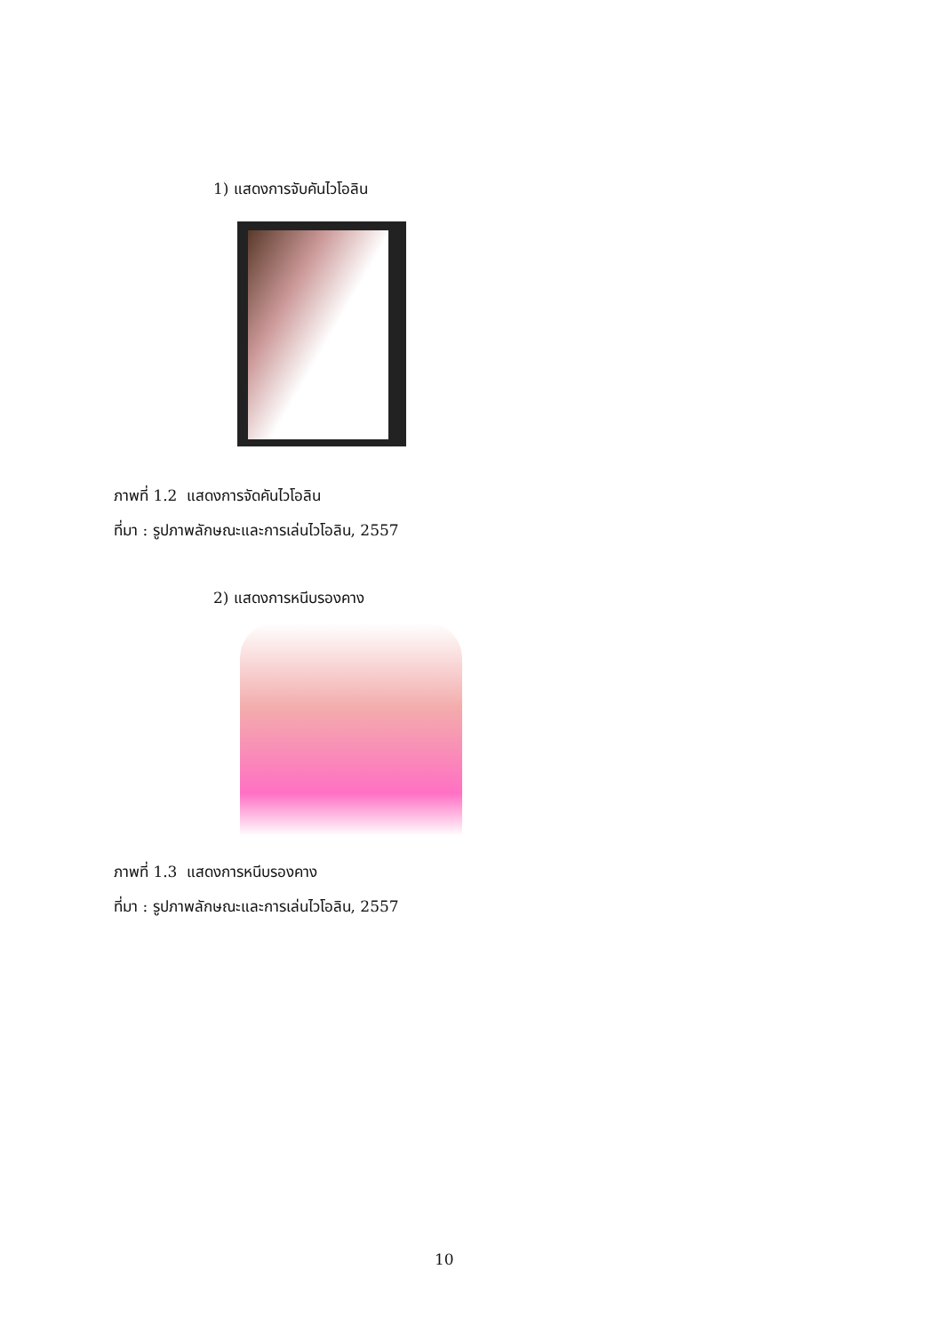1) แสดงการจับคันไวโอลิน
ภาพที่ 1.2 แสดงการจัดคันไวโอลิน
ที่มา : รูปภาพลักษณะและการเล่นไวโอลิน, 2557
2) แสดงการหนีบรองคาง
ภาพที่ 1.3 แสดงการหนีบรองคาง
ที่มา : รูปภาพลักษณะและการเล่นไวโอลิน, 2557
10